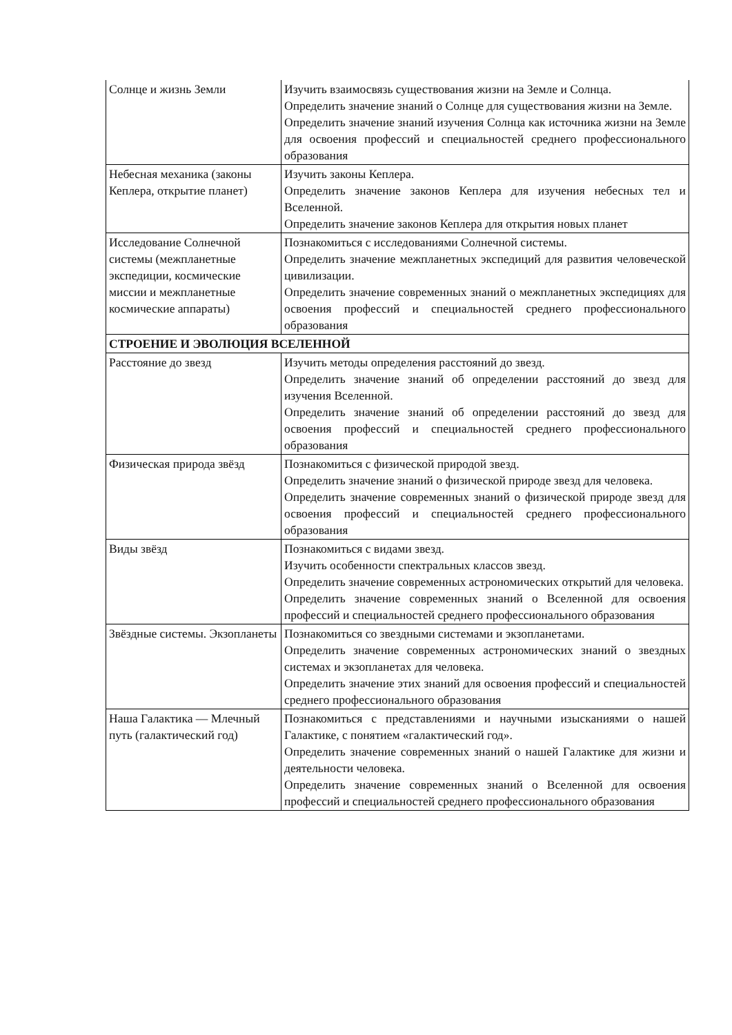| Солнце и жизнь Земли | Изучить взаимосвязь существования жизни на Земле и Солнца. Определить значение знаний о Солнце для существования жизни на Земле. Определить значение знаний изучения Солнца как источника жизни на Земле для освоения профессий и специальностей среднего профессионального образования |
| Небесная механика (законы Кеплера, открытие планет) | Изучить законы Кеплера. Определить значение законов Кеплера для изучения небесных тел и Вселенной. Определить значение законов Кеплера для открытия новых планет |
| Исследование Солнечной системы (межпланетные экспедиции, космические миссии и межпланетные космические аппараты) | Познакомиться с исследованиями Солнечной системы. Определить значение межпланетных экспедиций для развития человеческой цивилизации. Определить значение современных знаний о межпланетных экспедициях для освоения профессий и специальностей среднего профессионального образования |
| СТРОЕНИЕ И ЭВОЛЮЦИЯ ВСЕЛЕННОЙ | |
| Расстояние до звезд | Изучить методы определения расстояний до звезд. Определить значение знаний об определении расстояний до звезд для изучения Вселенной. Определить значение знаний об определении расстояний до звезд для освоения профессий и специальностей среднего профессионального образования |
| Физическая природа звёзд | Познакомиться с физической природой звезд. Определить значение знаний о физической природе звезд для человека. Определить значение современных знаний о физической природе звезд для освоения профессий и специальностей среднего профессионального образования |
| Виды звёзд | Познакомиться с видами звезд. Изучить особенности спектральных классов звезд. Определить значение современных астрономических открытий для человека. Определить значение современных знаний о Вселенной для освоения профессий и специальностей среднего профессионального образования |
| Звёздные системы. Экзопланеты | Познакомиться со звездными системами и экзопланетами. Определить значение современных астрономических знаний о звездных системах и экзопланетах для человека. Определить значение этих знаний для освоения профессий и специальностей среднего профессионального образования |
| Наша Галактика — Млечный путь (галактический год) | Познакомиться с представлениями и научными изысканиями о нашей Галактике, с понятием «галактический год». Определить значение современных знаний о нашей Галактике для жизни и деятельности человека. Определить значение современных знаний о Вселенной для освоения профессий и специальностей среднего профессионального образования |